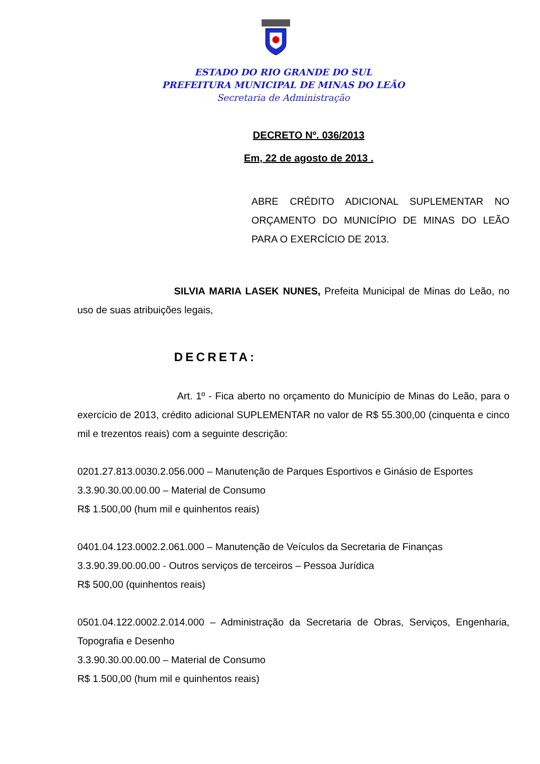ESTADO DO RIO GRANDE DO SUL
PREFEITURA MUNICIPAL DE MINAS DO LEÃO
Secretaria de Administração
DECRETO Nº. 036/2013
Em, 22 de agosto de 2013 .
ABRE CRÉDITO ADICIONAL SUPLEMENTAR NO ORÇAMENTO DO MUNICÍPIO DE MINAS DO LEÃO PARA O EXERCÍCIO DE 2013.
SILVIA MARIA LASEK NUNES, Prefeita Municipal de Minas do Leão, no uso de suas atribuições legais,
DECRETA:
Art. 1º - Fica aberto no orçamento do Município de Minas do Leão, para o exercício de 2013, crédito adicional SUPLEMENTAR no valor de R$ 55.300,00 (cinquenta e cinco mil e trezentos reais) com a seguinte descrição:
0201.27.813.0030.2.056.000 – Manutenção de Parques Esportivos e Ginásio de Esportes
3.3.90.30.00.00.00 – Material de Consumo
R$ 1.500,00 (hum mil e quinhentos reais)
0401.04.123.0002.2.061.000 – Manutenção de Veículos da Secretaria de Finanças
3.3.90.39.00.00.00 - Outros serviços de terceiros – Pessoa Jurídica
R$ 500,00 (quinhentos reais)
0501.04.122.0002.2.014.000 – Administração da Secretaria de Obras, Serviços, Engenharia, Topografia e Desenho
3.3.90.30.00.00.00 – Material de Consumo
R$ 1.500,00 (hum mil e quinhentos reais)